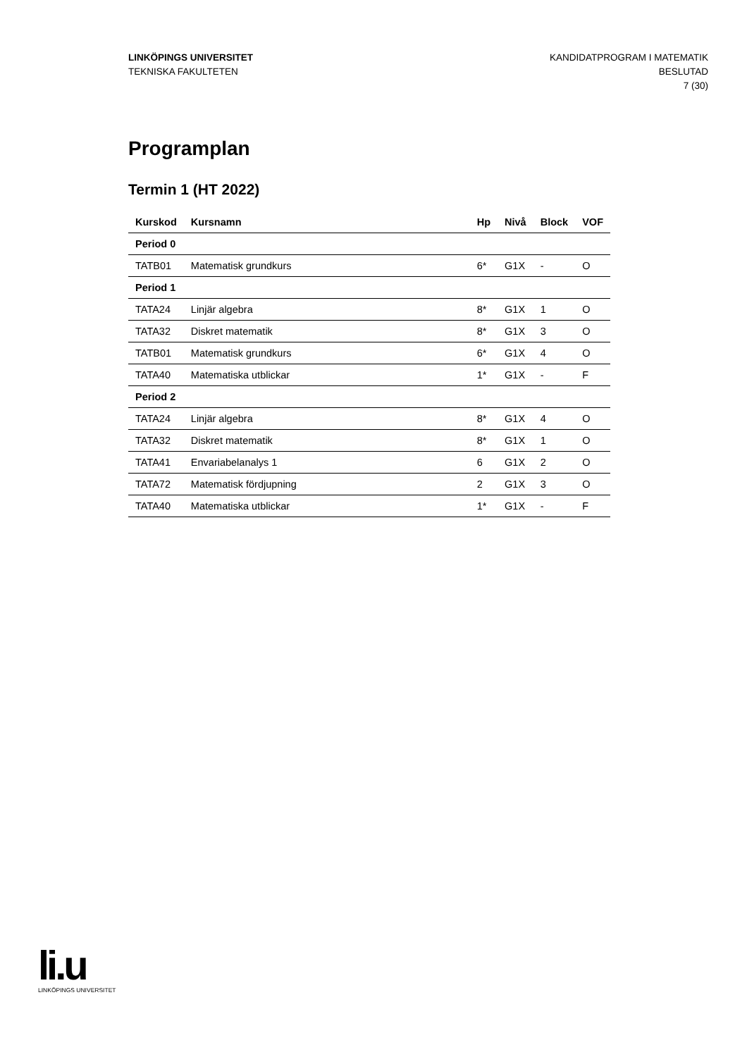LINKÖPINGS UNIVERSITET
TEKNISKA FAKULTETEN
KANDIDATPROGRAM I MATEMATIK
BESLUTAD
7 (30)
Programplan
Termin 1 (HT 2022)
| Kurskod | Kursnamn | Hp | Nivå | Block | VOF |
| --- | --- | --- | --- | --- | --- |
| Period 0 | | | | | |
| TATB01 | Matematisk grundkurs | 6* | G1X | - | O |
| Period 1 | | | | | |
| TATA24 | Linjär algebra | 8* | G1X | 1 | O |
| TATA32 | Diskret matematik | 8* | G1X | 3 | O |
| TATB01 | Matematisk grundkurs | 6* | G1X | 4 | O |
| TATA40 | Matematiska utblickar | 1* | G1X | - | F |
| Period 2 | | | | | |
| TATA24 | Linjär algebra | 8* | G1X | 4 | O |
| TATA32 | Diskret matematik | 8* | G1X | 1 | O |
| TATA41 | Envariabelanalys 1 | 6 | G1X | 2 | O |
| TATA72 | Matematisk fördjupning | 2 | G1X | 3 | O |
| TATA40 | Matematiska utblickar | 1* | G1X | - | F |
li.u
LINKÖPINGS UNIVERSITET